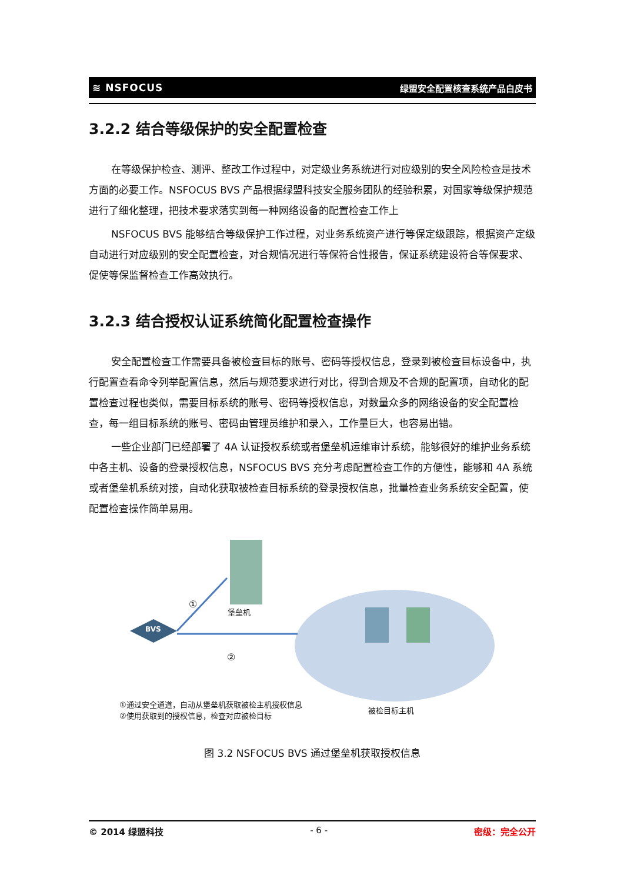≋ NSFOCUS 绿盟安全配置核查系统产品白皮书
3.2.2 结合等级保护的安全配置检查
在等级保护检查、测评、整改工作过程中，对定级业务系统进行对应级别的安全风险检查是技术方面的必要工作。NSFOCUS BVS 产品根据绿盟科技安全服务团队的经验积累，对国家等级保护规范进行了细化整理，把技术要求落实到每一种网络设备的配置检查工作上
NSFOCUS BVS 能够结合等级保护工作过程，对业务系统资产进行等保定级跟踪，根据资产定级自动进行对应级别的安全配置检查，对合规情况进行等保符合性报告，保证系统建设符合等保要求、促使等保监督检查工作高效执行。
3.2.3 结合授权认证系统简化配置检查操作
安全配置检查工作需要具备被检查目标的账号、密码等授权信息，登录到被检查目标设备中，执行配置查看命令列举配置信息，然后与规范要求进行对比，得到合规及不合规的配置项，自动化的配置检查过程也类似，需要目标系统的账号、密码等授权信息，对数量众多的网络设备的安全配置检查，每一组目标系统的账号、密码由管理员维护和录入，工作量巨大，也容易出错。
一些企业部门已经部署了 4A 认证授权系统或者堡垒机运维审计系统，能够很好的维护业务系统中各主机、设备的登录授权信息，NSFOCUS BVS 充分考虑配置检查工作的方便性，能够和 4A 系统或者堡垒机系统对接，自动化获取被检查目标系统的登录授权信息，批量检查业务系统安全配置，使配置检查操作简单易用。
①
堡垒机
BVS
②
①通过安全通道，自动从堡垒机获取被检主机授权信息
②使用获取到的授权信息，检查对应被检目标
被检目标主机
图 3.2 NSFOCUS BVS 通过堡垒机获取授权信息
© 2014 绿盟科技 - 6 - 密级：完全公开